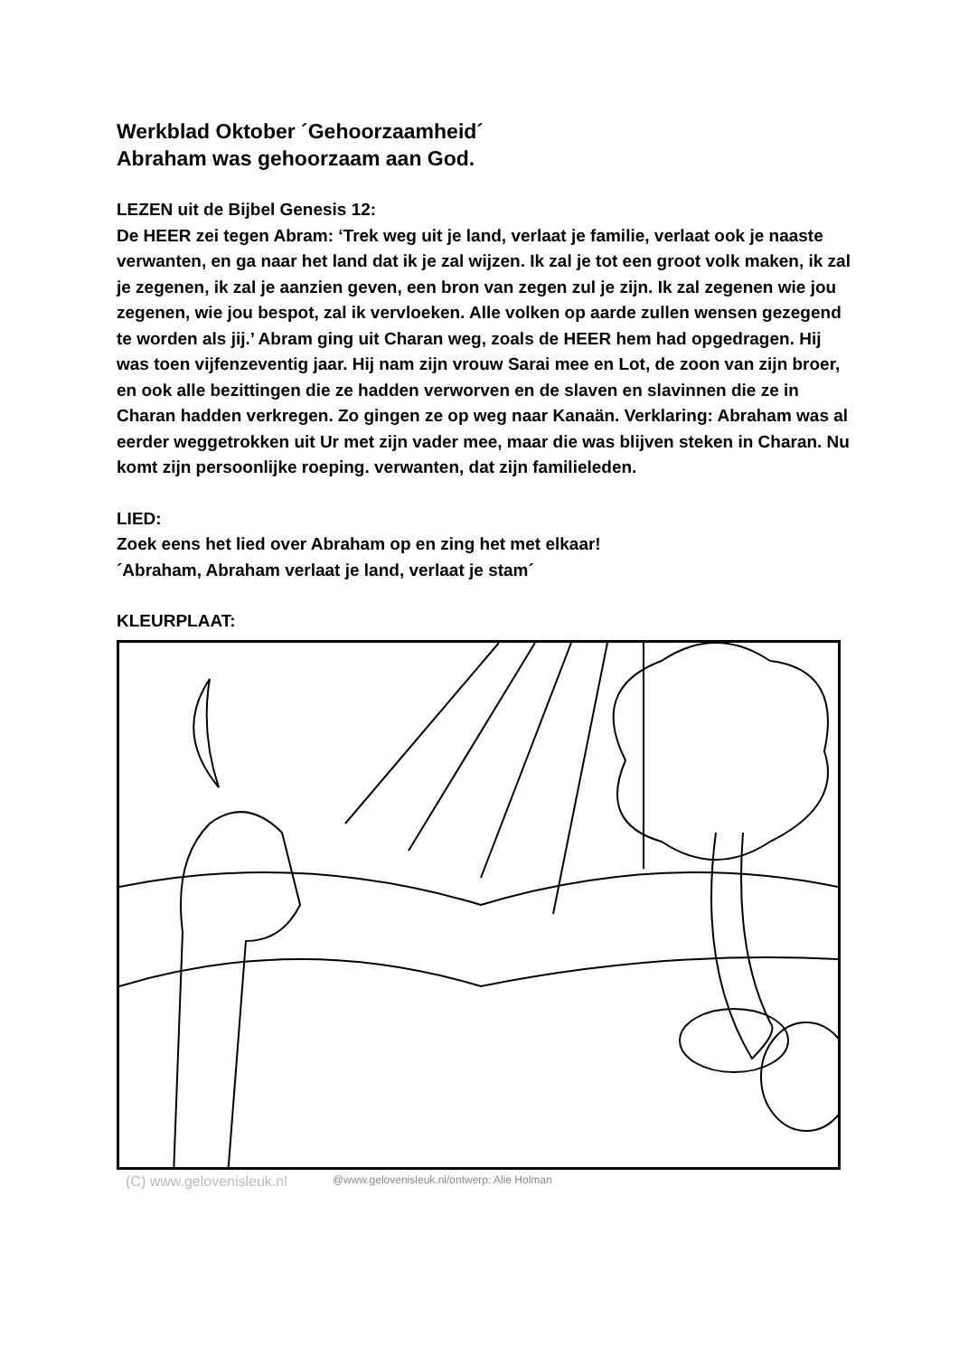Werkblad Oktober ´Gehoorzaamheid´
Abraham was gehoorzaam aan God.
LEZEN uit de Bijbel Genesis 12:
De HEER zei tegen Abram: ‘Trek weg uit je land, verlaat je familie, verlaat ook je naaste verwanten, en ga naar het land dat ik je zal wijzen. Ik zal je tot een groot volk maken, ik zal je zegenen, ik zal je aanzien geven, een bron van zegen zul je zijn. Ik zal zegenen wie jou zegenen, wie jou bespot, zal ik vervloeken. Alle volken op aarde zullen wensen gezegend te worden als jij.’ Abram ging uit Charan weg, zoals de HEER hem had opgedragen. Hij was toen vijfenzeventig jaar. Hij nam zijn vrouw Sarai mee en Lot, de zoon van zijn broer, en ook alle bezittingen die ze hadden verworven en de slaven en slavinnen die ze in Charan hadden verkregen. Zo gingen ze op weg naar Kanaän. Verklaring: Abraham was al eerder weggetrokken uit Ur met zijn vader mee, maar die was blijven steken in Charan. Nu komt zijn persoonlijke roeping. verwanten, dat zijn familieleden.
LIED:
Zoek eens het lied over Abraham op en zing het met elkaar!
´Abraham, Abraham verlaat je land, verlaat je stam´
KLEURPLAAT:
(C) www.gelovenisleuk.nl @www.gelovenisleuk.nl/ontwerp: Alie Holman